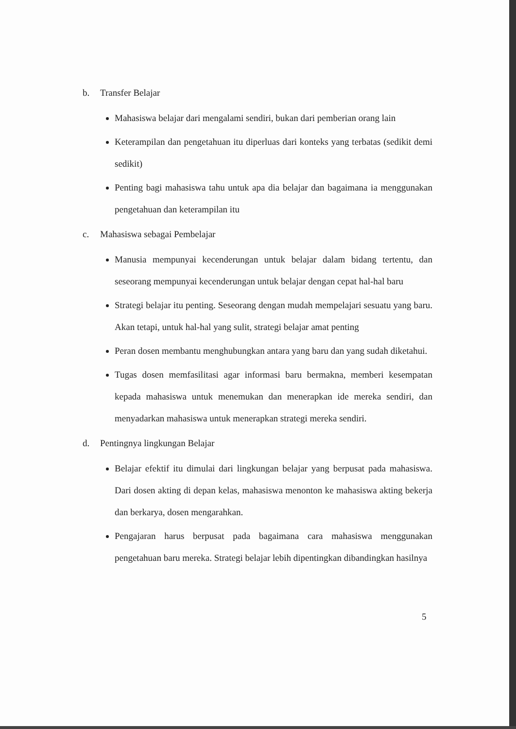b. Transfer Belajar
Mahasiswa belajar dari mengalami sendiri, bukan dari pemberian orang lain
Keterampilan dan pengetahuan itu diperluas dari konteks yang terbatas (sedikit demi sedikit)
Penting bagi mahasiswa tahu untuk apa dia belajar dan bagaimana ia menggunakan pengetahuan dan keterampilan itu
c. Mahasiswa sebagai Pembelajar
Manusia mempunyai kecenderungan untuk belajar dalam bidang tertentu, dan seseorang mempunyai kecenderungan untuk belajar dengan cepat hal-hal baru
Strategi belajar itu penting. Seseorang dengan mudah mempelajari sesuatu yang baru. Akan tetapi, untuk hal-hal yang sulit, strategi belajar amat penting
Peran dosen membantu menghubungkan antara yang baru dan yang sudah diketahui.
Tugas dosen memfasilitasi agar informasi baru bermakna, memberi kesempatan kepada mahasiswa untuk menemukan dan menerapkan ide mereka sendiri, dan menyadarkan mahasiswa untuk menerapkan strategi mereka sendiri.
d. Pentingnya lingkungan Belajar
Belajar efektif itu dimulai dari lingkungan belajar yang berpusat pada mahasiswa. Dari dosen akting di depan kelas, mahasiswa menonton ke mahasiswa akting bekerja dan berkarya, dosen mengarahkan.
Pengajaran harus berpusat pada bagaimana cara mahasiswa menggunakan pengetahuan baru mereka. Strategi belajar lebih dipentingkan dibandingkan hasilnya
5